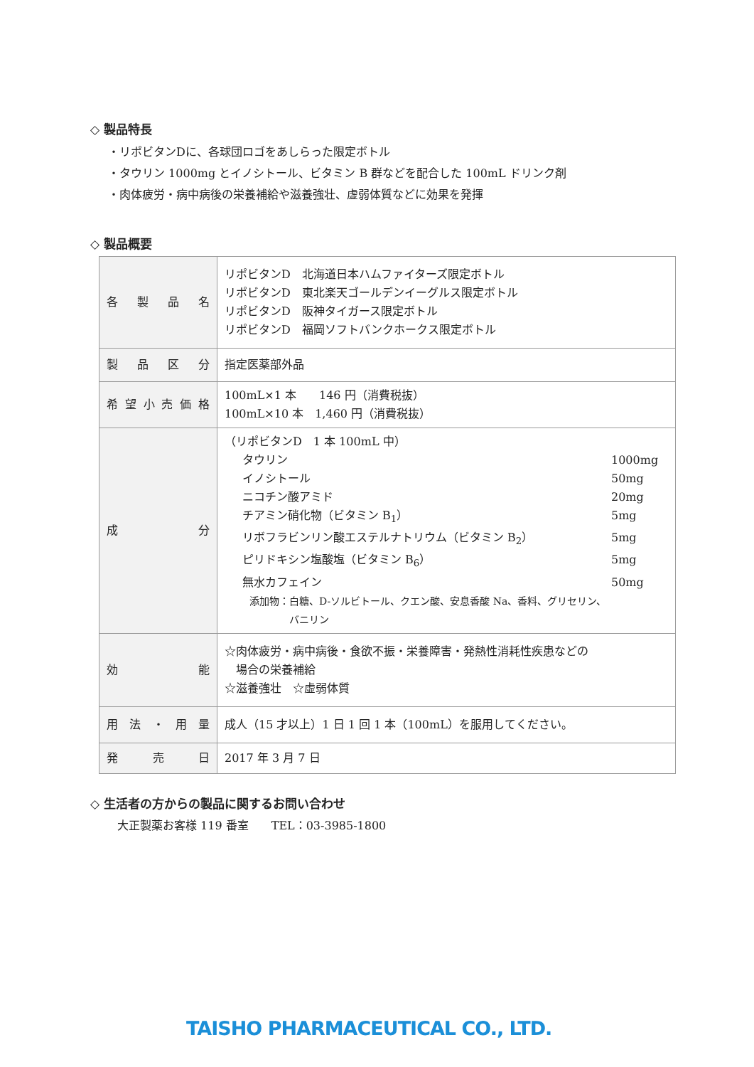◇ 製品特長
・リポビタンDに、各球団ロゴをあしらった限定ボトル
・タウリン 1000mg とイノシトール、ビタミン B 群などを配合した 100mL ドリンク剤
・肉体疲労・病中病後の栄養補給や滋養強壮、虚弱体質などに効果を発揮
◇ 製品概要
| 各製品名 | リポビタンD 北海道日本ハムファイターズ限定ボトル リポビタンD 東北楽天ゴールデンイーグルス限定ボトル リポビタンD 阪神タイガース限定ボトル リポビタンD 福岡ソフトバンクホークス限定ボトル |
| 製品区分 | 指定医薬部外品 |
| 希望小売価格 | 100mL×1 本 146 円（消費税抜） 100mL×10 本 1,460 円（消費税抜） |
| 成分 | （リポビタンD 1 本 100mL 中） タウリン 1000mg イノシトール 50mg ニコチン酸アミド 20mg チアミン硝化物（ビタミン B<sub>1</sub>） 5mg リボフラビンリン酸エステルナトリウム（ビタミン B<sub>2</sub>） 5mg ピリドキシン塩酸塩（ビタミン B<sub>6</sub>） 5mg 無水カフェイン 50mg 添加物：白糖、D-ソルビトール、クエン酸、安息香酸 Na、香料、グリセリン、 バニリン |
| 効能 | ☆肉体疲労・病中病後・食欲不振・栄養障害・発熱性消耗性疾患などの 場合の栄養補給 ☆滋養強壮 ☆虚弱体質 |
| 用法・用量 | 成人（15 才以上）1 日 1 回 1 本（100mL）を服用してください。 |
| 発売日 | 2017 年 3 月 7 日 |
◇ 生活者の方からの製品に関するお問い合わせ
大正製薬お客様 119 番室　　TEL：03-3985-1800
TAISHO PHARMACEUTICAL CO., LTD.